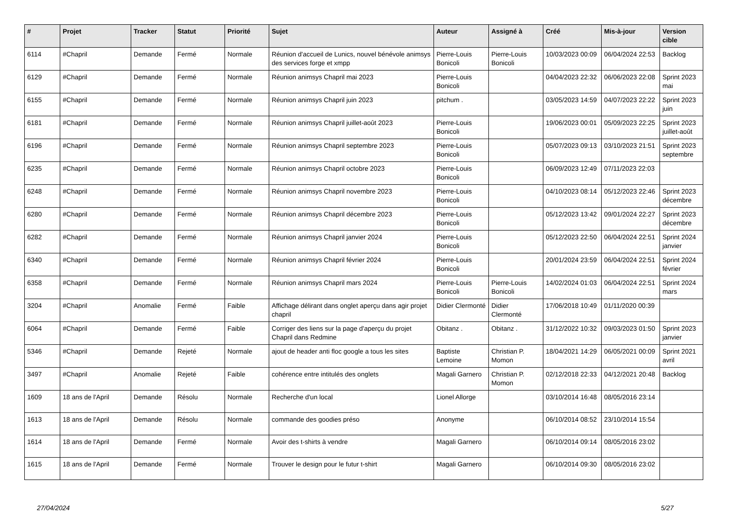| # | Projet | Tracker | Statut | Priorité | Sujet | Auteur | Assigné à | Créé | Mis-à-jour | Version cible |
| --- | --- | --- | --- | --- | --- | --- | --- | --- | --- | --- |
| 6114 | #Chapril | Demande | Fermé | Normale | Réunion d'accueil de Lunics, nouvel bénévole animsys des services forge et xmpp | Pierre-Louis Bonicoli | Pierre-Louis Bonicoli | 10/03/2023 00:09 | 06/04/2024 22:53 | Backlog |
| 6129 | #Chapril | Demande | Fermé | Normale | Réunion animsys Chapril mai 2023 | Pierre-Louis Bonicoli | | 04/04/2023 22:32 | 06/06/2023 22:08 | Sprint 2023 mai |
| 6155 | #Chapril | Demande | Fermé | Normale | Réunion animsys Chapril juin 2023 | pitchum . | | 03/05/2023 14:59 | 04/07/2023 22:22 | Sprint 2023 juin |
| 6181 | #Chapril | Demande | Fermé | Normale | Réunion animsys Chapril juillet-août 2023 | Pierre-Louis Bonicoli | | 19/06/2023 00:01 | 05/09/2023 22:25 | Sprint 2023 juillet-août |
| 6196 | #Chapril | Demande | Fermé | Normale | Réunion animsys Chapril septembre 2023 | Pierre-Louis Bonicoli | | 05/07/2023 09:13 | 03/10/2023 21:51 | Sprint 2023 septembre |
| 6235 | #Chapril | Demande | Fermé | Normale | Réunion animsys Chapril octobre 2023 | Pierre-Louis Bonicoli | | 06/09/2023 12:49 | 07/11/2023 22:03 | |
| 6248 | #Chapril | Demande | Fermé | Normale | Réunion animsys Chapril novembre 2023 | Pierre-Louis Bonicoli | | 04/10/2023 08:14 | 05/12/2023 22:46 | Sprint 2023 décembre |
| 6280 | #Chapril | Demande | Fermé | Normale | Réunion animsys Chapril décembre 2023 | Pierre-Louis Bonicoli | | 05/12/2023 13:42 | 09/01/2024 22:27 | Sprint 2023 décembre |
| 6282 | #Chapril | Demande | Fermé | Normale | Réunion animsys Chapril janvier 2024 | Pierre-Louis Bonicoli | | 05/12/2023 22:50 | 06/04/2024 22:51 | Sprint 2024 janvier |
| 6340 | #Chapril | Demande | Fermé | Normale | Réunion animsys Chapril février 2024 | Pierre-Louis Bonicoli | | 20/01/2024 23:59 | 06/04/2024 22:51 | Sprint 2024 février |
| 6358 | #Chapril | Demande | Fermé | Normale | Réunion animsys Chapril mars 2024 | Pierre-Louis Bonicoli | Pierre-Louis Bonicoli | 14/02/2024 01:03 | 06/04/2024 22:51 | Sprint 2024 mars |
| 3204 | #Chapril | Anomalie | Fermé | Faible | Affichage délirant dans onglet aperçu dans agir projet chapril | Didier Clermonté | Didier Clermonté | 17/06/2018 10:49 | 01/11/2020 00:39 | |
| 6064 | #Chapril | Demande | Fermé | Faible | Corriger des liens sur la page d'aperçu du projet Chapril dans Redmine | Obitanz . | Obitanz . | 31/12/2022 10:32 | 09/03/2023 01:50 | Sprint 2023 janvier |
| 5346 | #Chapril | Demande | Rejeté | Normale | ajout de header anti floc google a tous les sites | Baptiste Lemoine | Christian P. Momon | 18/04/2021 14:29 | 06/05/2021 00:09 | Sprint 2021 avril |
| 3497 | #Chapril | Anomalie | Rejeté | Faible | cohérence entre intitulés des onglets | Magali Garnero | Christian P. Momon | 02/12/2018 22:33 | 04/12/2021 20:48 | Backlog |
| 1609 | 18 ans de l'April | Demande | Résolu | Normale | Recherche d'un local | Lionel Allorge | | 03/10/2014 16:48 | 08/05/2016 23:14 | |
| 1613 | 18 ans de l'April | Demande | Résolu | Normale | commande des goodies préso | Anonyme | | 06/10/2014 08:52 | 23/10/2014 15:54 | |
| 1614 | 18 ans de l'April | Demande | Fermé | Normale | Avoir des t-shirts à vendre | Magali Garnero | | 06/10/2014 09:14 | 08/05/2016 23:02 | |
| 1615 | 18 ans de l'April | Demande | Fermé | Normale | Trouver le design pour le futur t-shirt | Magali Garnero | | 06/10/2014 09:30 | 08/05/2016 23:02 | |
27/04/2024 5/27